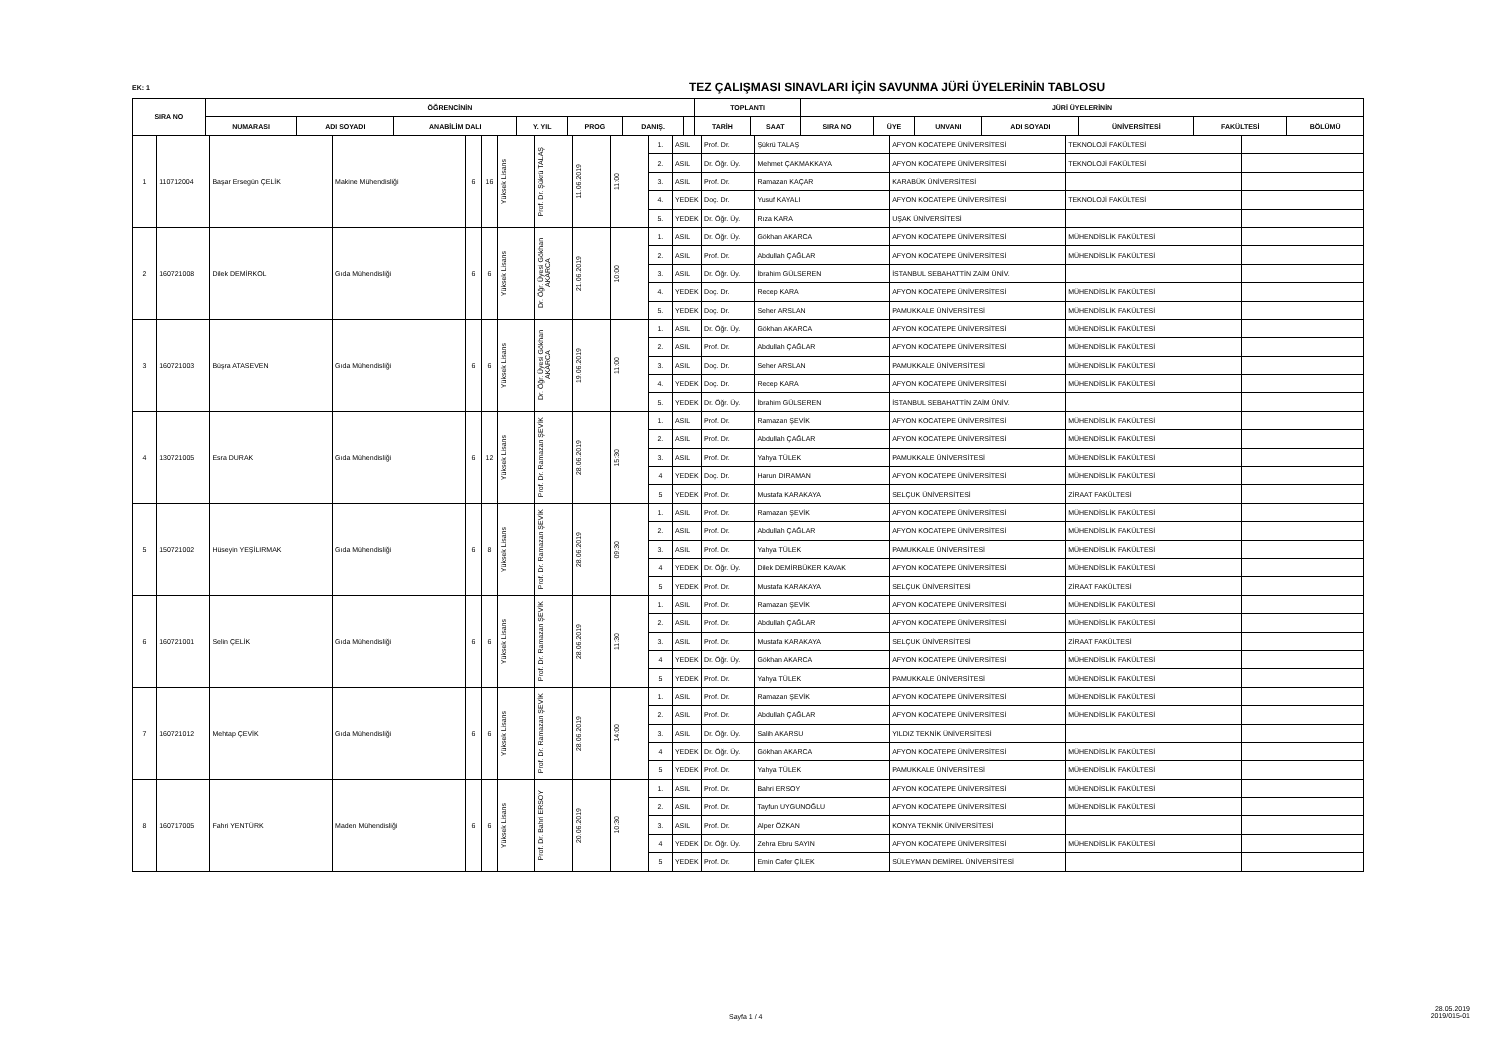EK: 1
TEZ ÇALIŞMASI SINAVLARI İÇİN SAVUNMA JÜRİ ÜYELERİNİN TABLOSU
| SIRA NO | ÖĞRENCİNİN | | | | | | | TOPLANTI | | JÜRİ ÜYELERİNİN | | | | | | |
| --- | --- | --- | --- | --- | --- | --- | --- | --- | --- | --- | --- | --- | --- | --- | --- | --- |
| | NUMARASI | ADI SOYADI | ANABİLİM DALI | Y. YIL | PROG | DANIŞ. | | TARİH | SAAT | SIRA NO | ÜYE | UNVANI | ADI SOYADI | ÜNİVERSİTESİ | FAKÜLTESİ | BÖLÜMÜ |
| 1 | 110712004 | Başar Ersegün ÇELİK | Makine Mühendisliği | 6 | 16 | Yüksek Lisans | Prof. Dr. Şükrü TALAŞ | 11.06.2019 | 11:00 | 1. | ASIL | Prof. Dr. | Şükrü TALAŞ | AFYON KOCATEPE ÜNİVERSİTESİ | TEKNOLOJİ FAKÜLTESİ | |
| | | | | | | | | | | 2. | ASIL | Dr. Öğr. Üy. | Mehmet ÇAKMAKKAYA | AFYON KOCATEPE ÜNİVERSİTESİ | TEKNOLOJİ FAKÜLTESİ | |
| | | | | | | | | | | 3. | ASIL | Prof. Dr. | Ramazan KAÇAR | KARABÜK ÜNİVERSİTESİ | | |
| | | | | | | | | | | 4. | YEDEK | Doç. Dr. | Yusuf KAYALI | AFYON KOCATEPE ÜNİVERSİTESİ | TEKNOLOJİ FAKÜLTESİ | |
| | | | | | | | | | | 5. | YEDEK | Dr. Öğr. Üy. | Rıza KARA | UŞAK ÜNİVERSİTESİ | | |
| 2 | 160721008 | Dilek DEMİRKOL | Gıda Mühendisliği | 6 | 6 | Yüksek Lisans | Dr. Öğr. Üyesi Gökhan AKARCA | 21.06.2019 | 10:00 | 1. | ASIL | Dr. Öğr. Üy. | Gökhan AKARCA | AFYON KOCATEPE ÜNİVERSİTESİ | MÜHENDİSLİK FAKÜLTESİ | |
| | | | | | | | | | | 2. | ASIL | Prof. Dr. | Abdullah ÇAĞLAR | AFYON KOCATEPE ÜNİVERSİTESİ | MÜHENDİSLİK FAKÜLTESİ | |
| | | | | | | | | | | 3. | ASIL | Dr. Öğr. Üy. | İbrahim GÜLSEREN | İSTANBUL SEBAHATTİN ZAİM ÜNİV. | | |
| | | | | | | | | | | 4. | YEDEK | Doç. Dr. | Recep KARA | AFYON KOCATEPE ÜNİVERSİTESİ | MÜHENDİSLİK FAKÜLTESİ | |
| | | | | | | | | | | 5. | YEDEK | Doç. Dr. | Seher ARSLAN | PAMUKKALE ÜNİVERSİTESİ | MÜHENDİSLİK FAKÜLTESİ | |
| 3 | 160721003 | Büşra ATASEVEN | Gıda Mühendisliği | 6 | 6 | Yüksek Lisans | Dr. Öğr. Üyesi Gökhan AKARCA | 19.06.2019 | 11:00 | 1. | ASIL | Dr. Öğr. Üy. | Gökhan AKARCA | AFYON KOCATEPE ÜNİVERSİTESİ | MÜHENDİSLİK FAKÜLTESİ | |
| | | | | | | | | | | 2. | ASIL | Prof. Dr. | Abdullah ÇAĞLAR | AFYON KOCATEPE ÜNİVERSİTESİ | MÜHENDİSLİK FAKÜLTESİ | |
| | | | | | | | | | | 3. | ASIL | Doç. Dr. | Seher ARSLAN | PAMUKKALE ÜNİVERSİTESİ | MÜHENDİSLİK FAKÜLTESİ | |
| | | | | | | | | | | 4. | YEDEK | Doç. Dr. | Recep KARA | AFYON KOCATEPE ÜNİVERSİTESİ | MÜHENDİSLİK FAKÜLTESİ | |
| | | | | | | | | | | 5. | YEDEK | Dr. Öğr. Üy. | İbrahim GÜLSEREN | İSTANBUL SEBAHATTİN ZAİM ÜNİV. | | |
| 4 | 130721005 | Esra DURAK | Gıda Mühendisliği | 6 | 12 | Yüksek Lisans | Prof. Dr. Ramazan ŞEVİK | 28.06.2019 | 15:30 | 1. | ASIL | Prof. Dr. | Ramazan ŞEVİK | AFYON KOCATEPE ÜNİVERSİTESİ | MÜHENDİSLİK FAKÜLTESİ | |
| | | | | | | | | | | 2. | ASIL | Prof. Dr. | Abdullah ÇAĞLAR | AFYON KOCATEPE ÜNİVERSİTESİ | MÜHENDİSLİK FAKÜLTESİ | |
| | | | | | | | | | | 3. | ASIL | Prof. Dr. | Yahya TÜLEK | PAMUKKALE ÜNİVERSİTESİ | MÜHENDİSLİK FAKÜLTESİ | |
| | | | | | | | | | | 4 | YEDEK | Doç. Dr. | Harun DIRAMAN | AFYON KOCATEPE ÜNİVERSİTESİ | MÜHENDİSLİK FAKÜLTESİ | |
| | | | | | | | | | | 5 | YEDEK | Prof. Dr. | Mustafa KARAKAYA | SELÇUK ÜNİVERSİTESİ | ZİRAAT FAKÜLTESİ | |
| 5 | 150721002 | Hüseyin YEŞİLIRMAK | Gıda Mühendisliği | 6 | 8 | Yüksek Lisans | Prof. Dr. Ramazan ŞEVİK | 28.06.2019 | 09:30 | 1. | ASIL | Prof. Dr. | Ramazan ŞEVİK | AFYON KOCATEPE ÜNİVERSİTESİ | MÜHENDİSLİK FAKÜLTESİ | |
| | | | | | | | | | | 2. | ASIL | Prof. Dr. | Abdullah ÇAĞLAR | AFYON KOCATEPE ÜNİVERSİTESİ | MÜHENDİSLİK FAKÜLTESİ | |
| | | | | | | | | | | 3. | ASIL | Prof. Dr. | Yahya TÜLEK | PAMUKKALE ÜNİVERSİTESİ | MÜHENDİSLİK FAKÜLTESİ | |
| | | | | | | | | | | 4 | YEDEK | Dr. Öğr. Üy. | Dilek DEMİRBÜKER KAVAK | AFYON KOCATEPE ÜNİVERSİTESİ | MÜHENDİSLİK FAKÜLTESİ | |
| | | | | | | | | | | 5 | YEDEK | Prof. Dr. | Mustafa KARAKAYA | SELÇUK ÜNİVERSİTESİ | ZİRAAT FAKÜLTESİ | |
| 6 | 160721001 | Selin ÇELİK | Gıda Mühendisliği | 6 | 6 | Yüksek Lisans | Prof. Dr. Ramazan ŞEVİK | 28.06.2019 | 11:30 | 1. | ASIL | Prof. Dr. | Ramazan ŞEVİK | AFYON KOCATEPE ÜNİVERSİTESİ | MÜHENDİSLİK FAKÜLTESİ | |
| | | | | | | | | | | 2. | ASIL | Prof. Dr. | Abdullah ÇAĞLAR | AFYON KOCATEPE ÜNİVERSİTESİ | MÜHENDİSLİK FAKÜLTESİ | |
| | | | | | | | | | | 3. | ASIL | Prof. Dr. | Mustafa KARAKAYA | SELÇUK ÜNİVERSİTESİ | ZİRAAT FAKÜLTESİ | |
| | | | | | | | | | | 4 | YEDEK | Dr. Öğr. Üy. | Gökhan AKARCA | AFYON KOCATEPE ÜNİVERSİTESİ | MÜHENDİSLİK FAKÜLTESİ | |
| | | | | | | | | | | 5 | YEDEK | Prof. Dr. | Yahya TÜLEK | PAMUKKALE ÜNİVERSİTESİ | MÜHENDİSLİK FAKÜLTESİ | |
| 7 | 160721012 | Mehtap ÇEVİK | Gıda Mühendisliği | 6 | 6 | Yüksek Lisans | Prof. Dr. Ramazan ŞEVİK | 28.06.2019 | 14:00 | 1. | ASIL | Prof. Dr. | Ramazan ŞEVİK | AFYON KOCATEPE ÜNİVERSİTESİ | MÜHENDİSLİK FAKÜLTESİ | |
| | | | | | | | | | | 2. | ASIL | Prof. Dr. | Abdullah ÇAĞLAR | AFYON KOCATEPE ÜNİVERSİTESİ | MÜHENDİSLİK FAKÜLTESİ | |
| | | | | | | | | | | 3. | ASIL | Dr. Öğr. Üy. | Salih AKARSU | YILDIZ TEKNİK ÜNİVERSİTESİ | | |
| | | | | | | | | | | 4 | YEDEK | Dr. Öğr. Üy. | Gökhan AKARCA | AFYON KOCATEPE ÜNİVERSİTESİ | MÜHENDİSLİK FAKÜLTESİ | |
| | | | | | | | | | | 5 | YEDEK | Prof. Dr. | Yahya TÜLEK | PAMUKKALE ÜNİVERSİTESİ | MÜHENDİSLİK FAKÜLTESİ | |
| 8 | 160717005 | Fahri YENTÜRK | Maden Mühendisliği | 6 | 6 | Yüksek Lisans | Prof. Dr. Bahri ERSOY | 20.06.2019 | 10:30 | 1. | ASIL | Prof. Dr. | Bahri ERSOY | AFYON KOCATEPE ÜNİVERSİTESİ | MÜHENDİSLİK FAKÜLTESİ | |
| | | | | | | | | | | 2. | ASIL | Prof. Dr. | Tayfun UYGUNOĞLU | AFYON KOCATEPE ÜNİVERSİTESİ | MÜHENDİSLİK FAKÜLTESİ | |
| | | | | | | | | | | 3. | ASIL | Prof. Dr. | Alper ÖZKAN | KONYA TEKNİK ÜNİVERSİTESİ | | |
| | | | | | | | | | | 4 | YEDEK | Dr. Öğr. Üy. | Zehra Ebru SAYIN | AFYON KOCATEPE ÜNİVERSİTESİ | MÜHENDİSLİK FAKÜLTESİ | |
| | | | | | | | | | | 5 | YEDEK | Prof. Dr. | Emin Cafer ÇİLEK | SÜLEYMAN DEMİREL ÜNİVERSİTESİ | | |
Sayfa 1 / 4
28.05.2019
2019/015-01